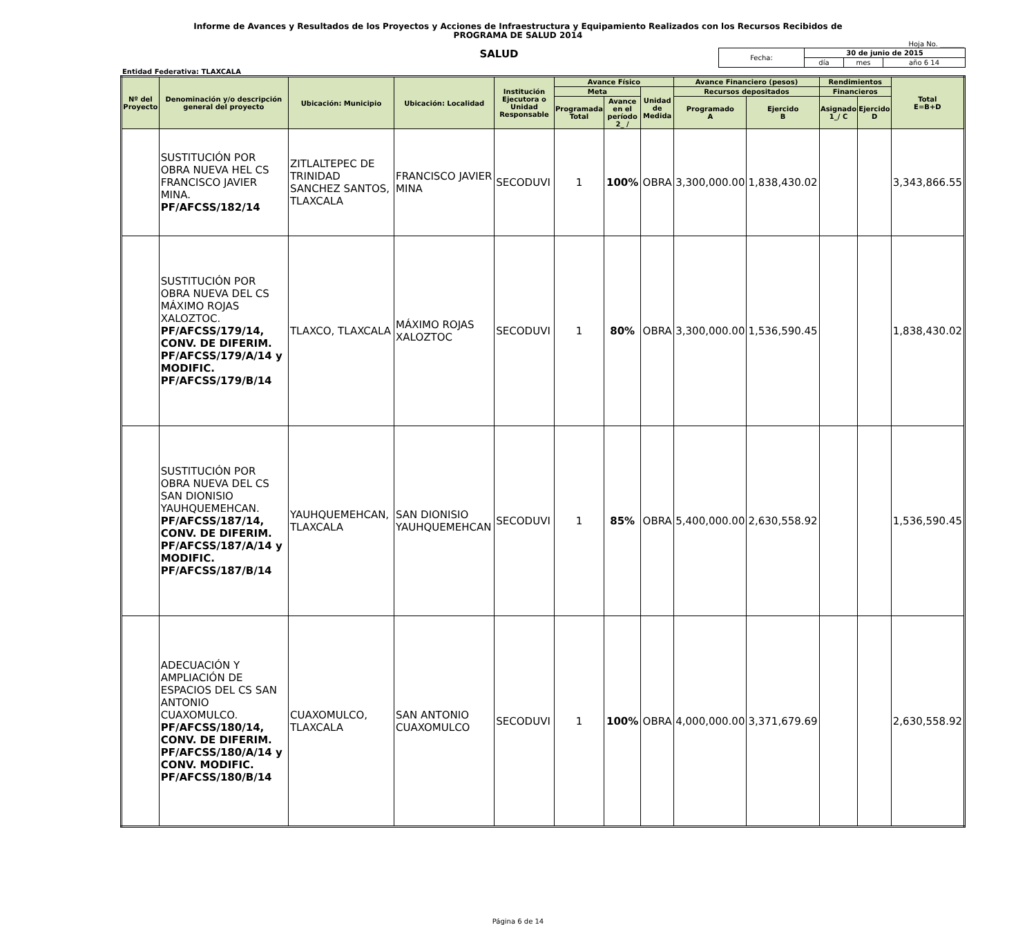Informe de Avances y Resultados de los Proyectos y Acciones de Infraestructura y Equipamiento Realizados con los Recursos Recibidos de
PROGRAMA DE SALUD 2014
Hoja No. _______
SALUD
| Fecha: | 30 de junio de 2015 | | |
| | día | mes | año 6 14 |
Entidad Federativa: TLAXCALA
| Nº del Proyecto | Denominación y/o descripción general del proyecto | Ubicación: Municipio | Ubicación: Localidad | Institución Ejecutora o Unidad Responsable | Avance Físico | | | Avance Financiero (pesos) | | Rendimientos | | Total E=B+D |
| --- | --- | --- | --- | --- | --- | --- | --- | --- | --- | --- | --- | --- |
| | | | | | Meta | | Unidad de Medida | Recursos depositados | | Financieros | | |
| | | | | | Programada Total | Avance en el período 2_ / | | Programado A | Ejercido B | Asignado 1_/ C | Ejercido D | |
| | SUSTITUCIÓN POR OBRA NUEVA HEL CS FRANCISCO JAVIER MINA. PF/AFCSS/182/14 | ZITLALTEPEC DE TRINIDAD SANCHEZ SANTOS, TLAXCALA | FRANCISCO JAVIER MINA | SECODUVI | 1 | 100% | OBRA | 3,300,000.00 | 1,838,430.02 | | | 3,343,866.55 |
| | SUSTITUCIÓN POR OBRA NUEVA DEL CS MÁXIMO ROJAS XALOZTOC. PF/AFCSS/179/14, CONV. DE DIFERIM. PF/AFCSS/179/A/14 y MODIFIC. PF/AFCSS/179/B/14 | TLAXCO, TLAXCALA | MÁXIMO ROJAS XALOZTOC | SECODUVI | 1 | 80% | OBRA | 3,300,000.00 | 1,536,590.45 | | | 1,838,430.02 |
| | SUSTITUCIÓN POR OBRA NUEVA DEL CS SAN DIONISIO YAUHQUEMEHCAN. PF/AFCSS/187/14, CONV. DE DIFERIM. PF/AFCSS/187/A/14 y MODIFIC. PF/AFCSS/187/B/14 | YAUHQUEMEHCAN, TLAXCALA | SAN DIONISIO YAUHQUEMEHCAN | SECODUVI | 1 | 85% | OBRA | 5,400,000.00 | 2,630,558.92 | | | 1,536,590.45 |
| | ADECUACIÓN Y AMPLIACIÓN DE ESPACIOS DEL CS SAN ANTONIO CUAXOMULCO. PF/AFCSS/180/14, CONV. DE DIFERIM. PF/AFCSS/180/A/14 y CONV. MODIFIC. PF/AFCSS/180/B/14 | CUAXOMULCO, TLAXCALA | SAN ANTONIO CUAXOMULCO | SECODUVI | 1 | 100% | OBRA | 4,000,000.00 | 3,371,679.69 | | | 2,630,558.92 |
Página 6 de 14